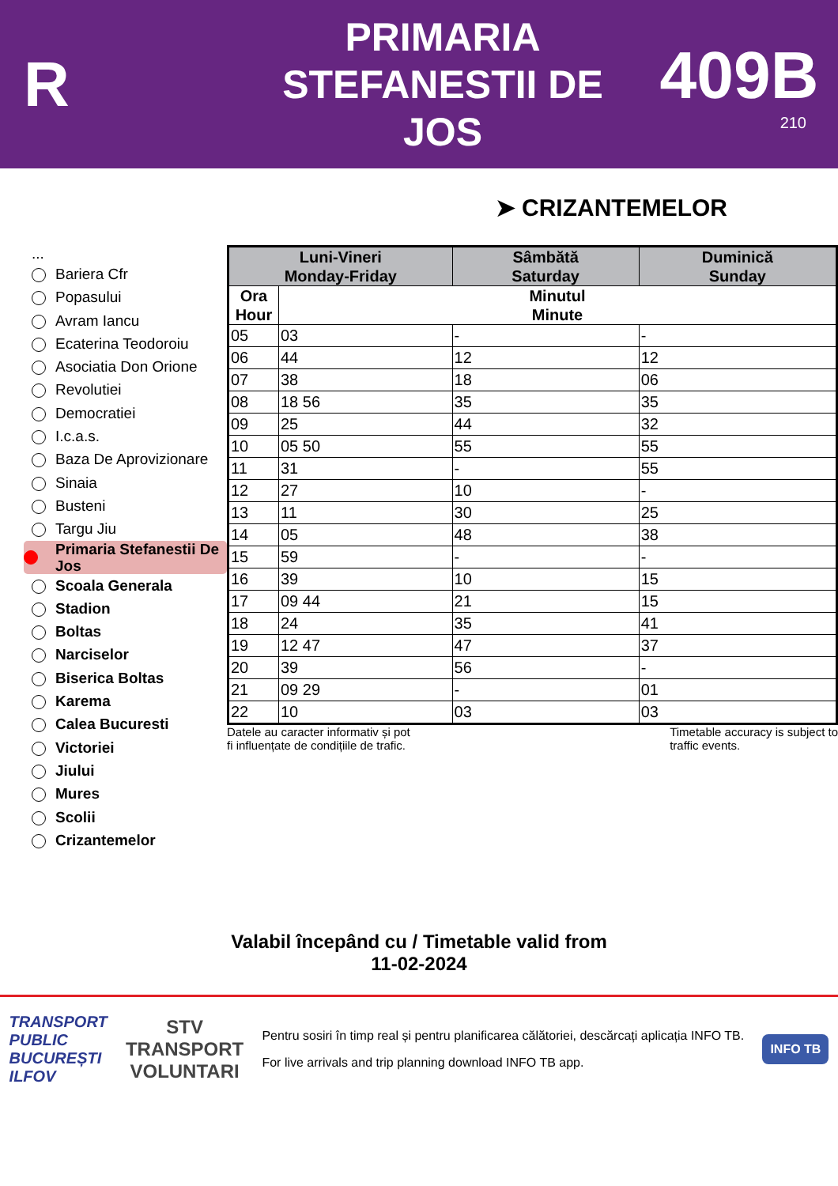R
PRIMARIA
STEFANESTII DE
JOS
409B
210
➤ CRIZANTEMELOR
...
Bariera Cfr
Popasului
Avram Iancu
Ecaterina Teodoroiu
Asociatia Don Orione
Revolutiei
Democratiei
I.c.a.s.
Baza De Aprovizionare
Sinaia
Busteni
Targu Jiu
Primaria Stefanestii De Jos
Scoala Generala
Stadion
Boltas
Narciselor
Biserica Boltas
Karema
Calea Bucuresti
Victoriei
Jiului
Mures
Scolii
Crizantemelor
| Luni-Vineri Monday-Friday | | Sâmbătă Saturday | Duminică Sunday |
| --- | --- | --- | --- |
| Ora Hour | Minutul Minute | | |
| 05 | 03 | - | - |
| 06 | 44 | 12 | 12 |
| 07 | 38 | 18 | 06 |
| 08 | 18 56 | 35 | 35 |
| 09 | 25 | 44 | 32 |
| 10 | 05 50 | 55 | 55 |
| 11 | 31 | - | 55 |
| 12 | 27 | 10 | - |
| 13 | 11 | 30 | 25 |
| 14 | 05 | 48 | 38 |
| 15 | 59 | - | - |
| 16 | 39 | 10 | 15 |
| 17 | 09 44 | 21 | 15 |
| 18 | 24 | 35 | 41 |
| 19 | 12 47 | 47 | 37 |
| 20 | 39 | 56 | - |
| 21 | 09 29 | - | 01 |
| 22 | 10 | 03 | 03 |
Datele au caracter informativ și pot
fi influențate de condițiile de trafic. Timetable accuracy is subject to
traffic events.
Valabil începând cu / Timetable valid from
11-02-2024
TRANSPORT
PUBLIC
BUCUREȘTI
ILFOV
STV
TRANSPORT
VOLUNTARI
Pentru sosiri în timp real și pentru planificarea călătoriei, descărcați aplicația INFO TB.
For live arrivals and trip planning download INFO TB app.
INFO TB